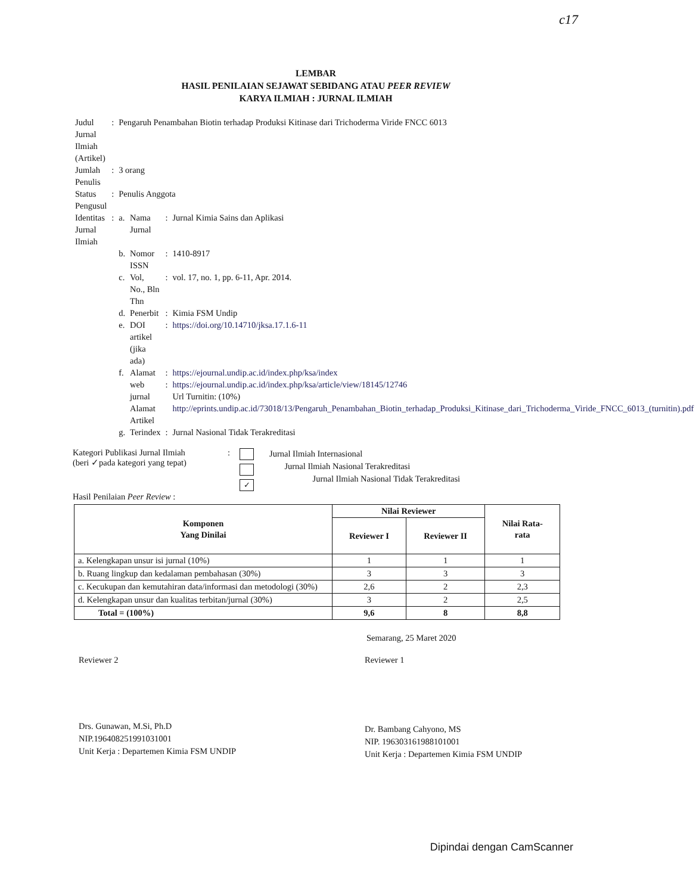c17
LEMBAR
HASIL PENILAIAN SEJAWAT SEBIDANG ATAU PEER REVIEW
KARYA ILMIAH : JURNAL ILMIAH
| Judul Jurnal Ilmiah (Artikel) | : | Pengaruh Penambahan Biotin terhadap Produksi Kitinase dari Trichoderma Viride FNCC 6013 | | | |
| Jumlah Penulis | : | 3 orang | | | |
| Status Pengusul | : | Penulis Anggota | | | |
| Identitas Jurnal Ilmiah | : | a. | Nama Jurnal | : | Jurnal Kimia Sains dan Aplikasi |
| | | b. | Nomor ISSN | : | 1410-8917 |
| | | c. | Vol, No., Bln Thn | : | vol. 17, no. 1, pp. 6-11, Apr. 2014. |
| | | d. | Penerbit | : | Kimia FSM Undip |
| | | e. | DOI artikel (jika ada) | : | https://doi.org/10.14710/jksa.17.1.6-11 |
| | | f. | Alamat web jurnal Alamat Artikel | : : | https://ejournal.undip.ac.id/index.php/ksa/index https://ejournal.undip.ac.id/index.php/ksa/article/view/18145/12746 Url Turnitin: (10%) http://eprints.undip.ac.id/73018/13/Pengaruh_Penambahan_Biotin_terhadap_Produksi_Kitinase_dari_Trichoderma_Viride_FNCC_6013_(turnitin).pdf |
| | | g. | Terindex | : | Jurnal Nasional Tidak Terakreditasi |
Kategori Publikasi Jurnal Ilmiah
(beri ✓pada kategori yang tepat)
:
✓
Jurnal Ilmiah Internasional
Jurnal Ilmiah Nasional Terakreditasi
Jurnal Ilmiah Nasional Tidak Terakreditasi
Hasil Penilaian Peer Review :
| Komponen Yang Dinilai | Nilai Reviewer | | Nilai Rata- rata |
| --- | --- | --- | --- |
| | Reviewer I | Reviewer II | |
| a. Kelengkapan unsur isi jurnal (10%) | 1 | 1 | 1 |
| b. Ruang lingkup dan kedalaman pembahasan (30%) | 3 | 3 | 3 |
| c. Kecukupan dan kemutahiran data/informasi dan metodologi (30%) | 2,6 | 2 | 2,3 |
| d. Kelengkapan unsur dan kualitas terbitan/jurnal (30%) | 3 | 2 | 2,5 |
| Total = (100%) | 9,6 | 8 | 8,8 |
Semarang, 25 Maret 2020
Reviewer 2
Drs. Gunawan, M.Si, Ph.D
NIP.196408251991031001
Unit Kerja : Departemen Kimia FSM UNDIP
Reviewer 1
Dr. Bambang Cahyono, MS
NIP. 196303161988101001
Unit Kerja : Departemen Kimia FSM UNDIP
Dipindai dengan CamScanner